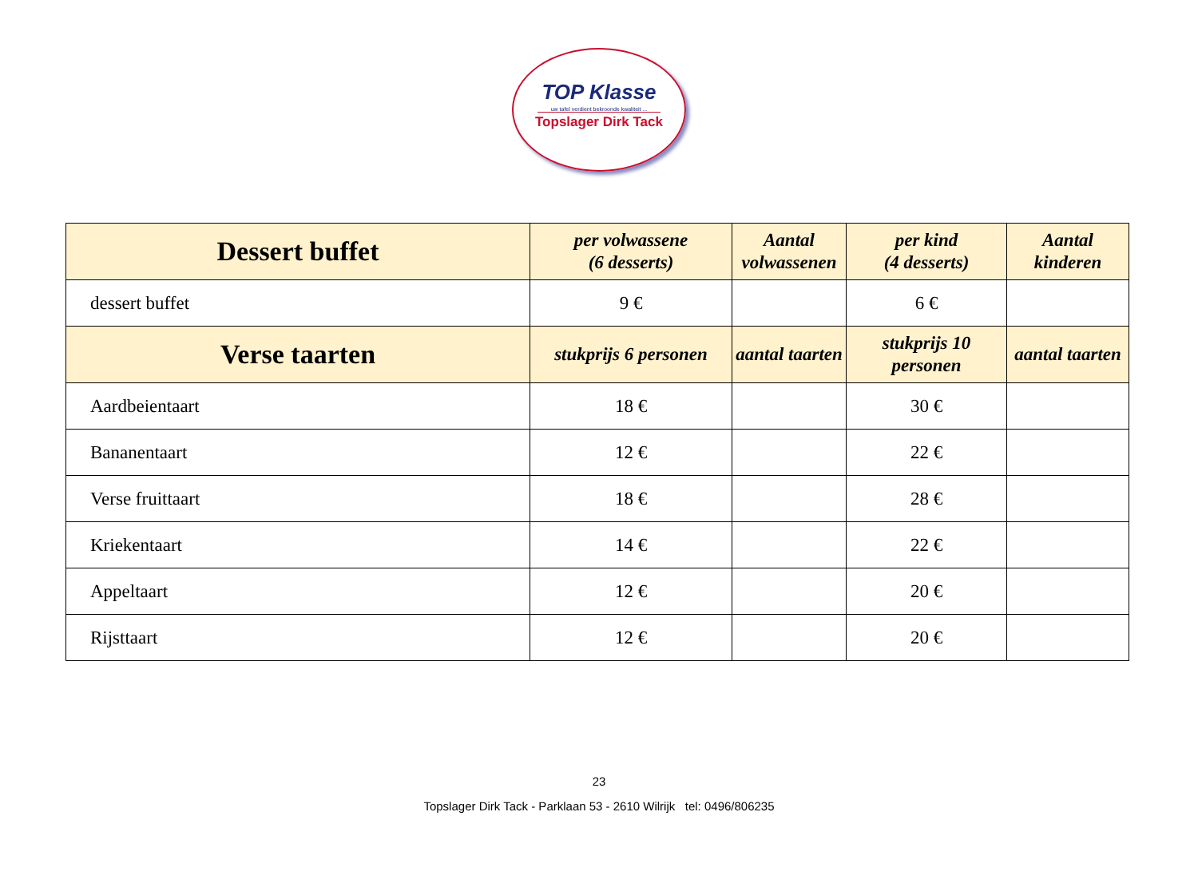TOP Klasse
uw tafel verdient bekroonde kwaliteit ...
Topslager Dirk Tack
| Dessert buffet | per volwassene (6 desserts) | Aantal volwassenen | per kind (4 desserts) | Aantal kinderen |
| --- | --- | --- | --- | --- |
| dessert buffet | 9 € | | 6 € | |
| Verse taarten | stukprijs 6 personen | aantal taarten | stukprijs 10 personen | aantal taarten |
| Aardbeientaart | 18 € | | 30 € | |
| Bananentaart | 12 € | | 22 € | |
| Verse fruittaart | 18 € | | 28 € | |
| Kriekentaart | 14 € | | 22 € | |
| Appeltaart | 12 € | | 20 € | |
| Rijsttaart | 12 € | | 20 € | |
23
Topslager Dirk Tack - Parklaan 53 - 2610 Wilrijk tel: 0496/806235